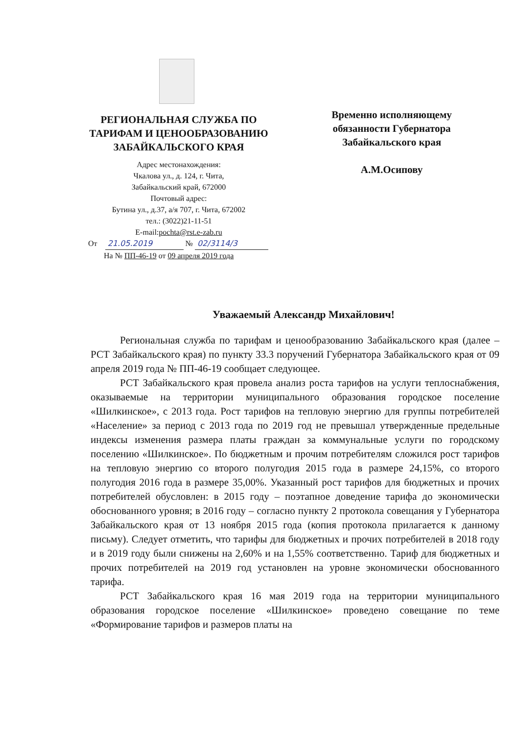РЕГИОНАЛЬНАЯ СЛУЖБА ПО ТАРИФАМ И ЦЕНООБРАЗОВАНИЮ ЗАБАЙКАЛЬСКОГО КРАЯ
Адрес местонахождения:
Чкалова ул., д. 124, г. Чита,
Забайкальский край, 672000
Почтовый адрес:
Бутина ул., д.37, а/я 707, г. Чита, 672002
тел.: (3022)21-11-51
E-mail:pochta@rst.e-zab.ru
Временно исполняющему обязанности Губернатора Забайкальского края
А.М.Осипову
От 21.05.2019 № 02/3114/3
На № ПП-46-19 от 09 апреля 2019 года
Уважаемый Александр Михайлович!
Региональная служба по тарифам и ценообразованию Забайкальского края (далее – РСТ Забайкальского края) по пункту 33.3 поручений Губернатора Забайкальского края от 09 апреля 2019 года № ПП-46-19 сообщает следующее.
РСТ Забайкальского края провела анализ роста тарифов на услуги теплоснабжения, оказываемые на территории муниципального образования городское поселение «Шилкинское», с 2013 года. Рост тарифов на тепловую энергию для группы потребителей «Население» за период с 2013 года по 2019 год не превышал утвержденные предельные индексы изменения размера платы граждан за коммунальные услуги по городскому поселению «Шилкинское». По бюджетным и прочим потребителям сложился рост тарифов на тепловую энергию со второго полугодия 2015 года в размере 24,15%, со второго полугодия 2016 года в размере 35,00%. Указанный рост тарифов для бюджетных и прочих потребителей обусловлен: в 2015 году – поэтапное доведение тарифа до экономически обоснованного уровня; в 2016 году – согласно пункту 2 протокола совещания у Губернатора Забайкальского края от 13 ноября 2015 года (копия протокола прилагается к данному письму). Следует отметить, что тарифы для бюджетных и прочих потребителей в 2018 году и в 2019 году были снижены на 2,60% и на 1,55% соответственно. Тариф для бюджетных и прочих потребителей на 2019 год установлен на уровне экономически обоснованного тарифа.
РСТ Забайкальского края 16 мая 2019 года на территории муниципального образования городское поселение «Шилкинское» проведено совещание по теме «Формирование тарифов и размеров платы на